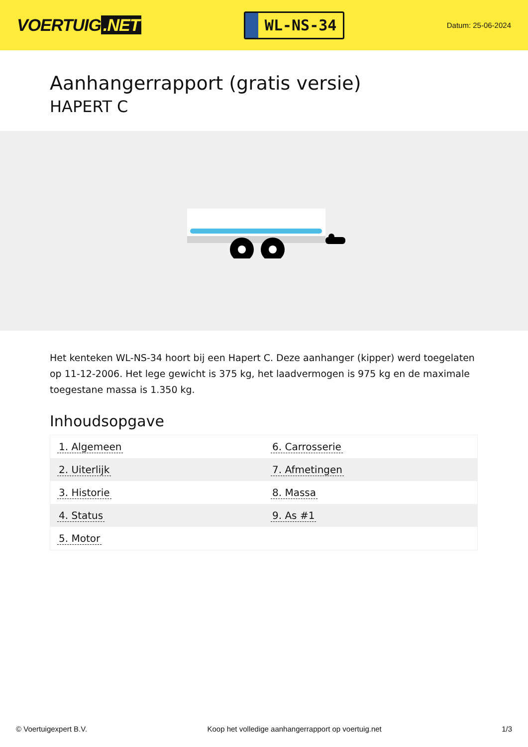VOERTUIG.NET
WL-NS-34
Datum: 25-06-2024
Aanhangerrapport (gratis versie)
HAPERT C
Het kenteken WL-NS-34 hoort bij een Hapert C. Deze aanhanger (kipper) werd toegelaten op 11-12-2006. Het lege gewicht is 375 kg, het laadvermogen is 975 kg en de maximale toegestane massa is 1.350 kg.
Inhoudsopgave
| 1. Algemeen | 6. Carrosserie |
| 2. Uiterlijk | 7. Afmetingen |
| 3. Historie | 8. Massa |
| 4. Status | 9. As #1 |
| 5. Motor | |
© Voertuigexpert B.V. Koop het volledige aanhangerrapport op voertuig.net 1/3